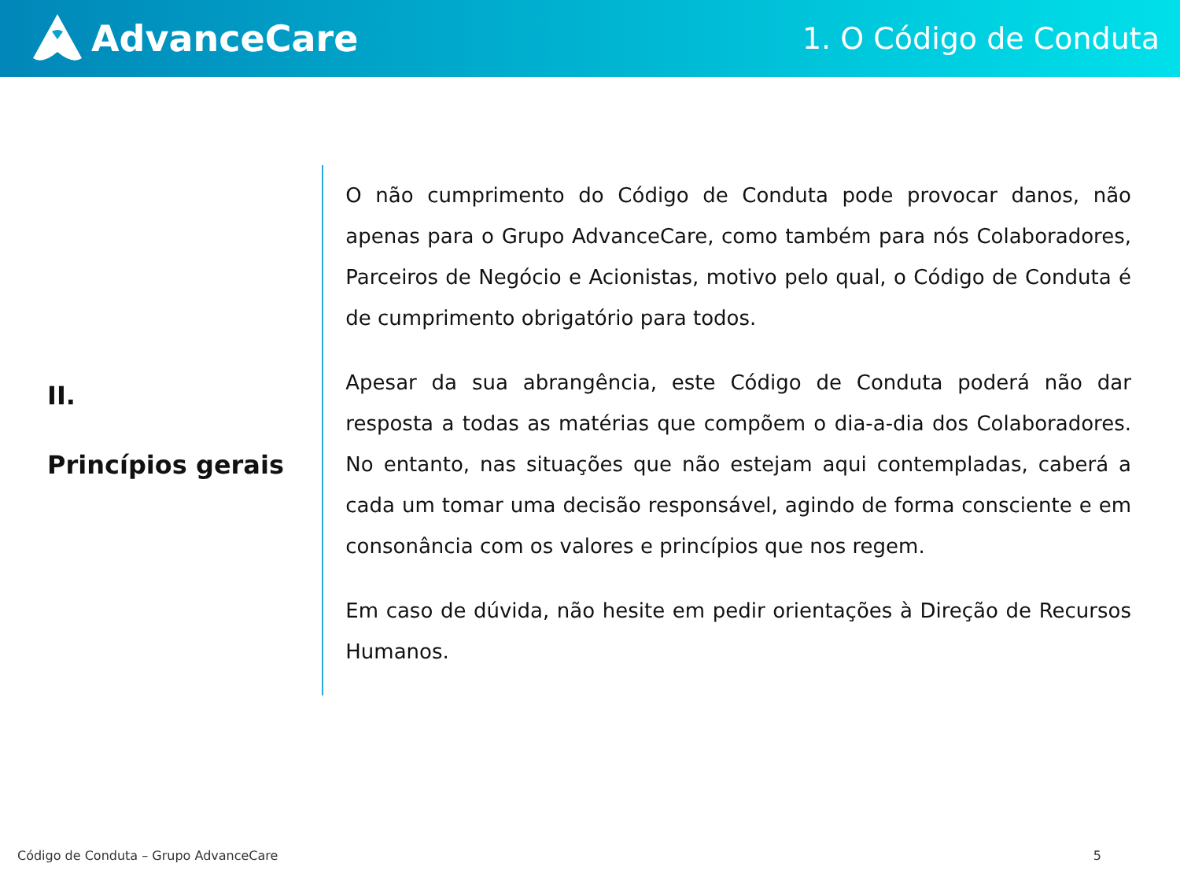AdvanceCare
1. O Código de Conduta
II.
Princípios gerais
O não cumprimento do Código de Conduta pode provocar danos, não apenas para o Grupo AdvanceCare, como também para nós Colaboradores, Parceiros de Negócio e Acionistas, motivo pelo qual, o Código de Conduta é de cumprimento obrigatório para todos.
Apesar da sua abrangência, este Código de Conduta poderá não dar resposta a todas as matérias que compõem o dia-a-dia dos Colaboradores. No entanto, nas situações que não estejam aqui contempladas, caberá a cada um tomar uma decisão responsável, agindo de forma consciente e em consonância com os valores e princípios que nos regem.
Em caso de dúvida, não hesite em pedir orientações à Direção de Recursos Humanos.
Código de Conduta – Grupo AdvanceCare 5